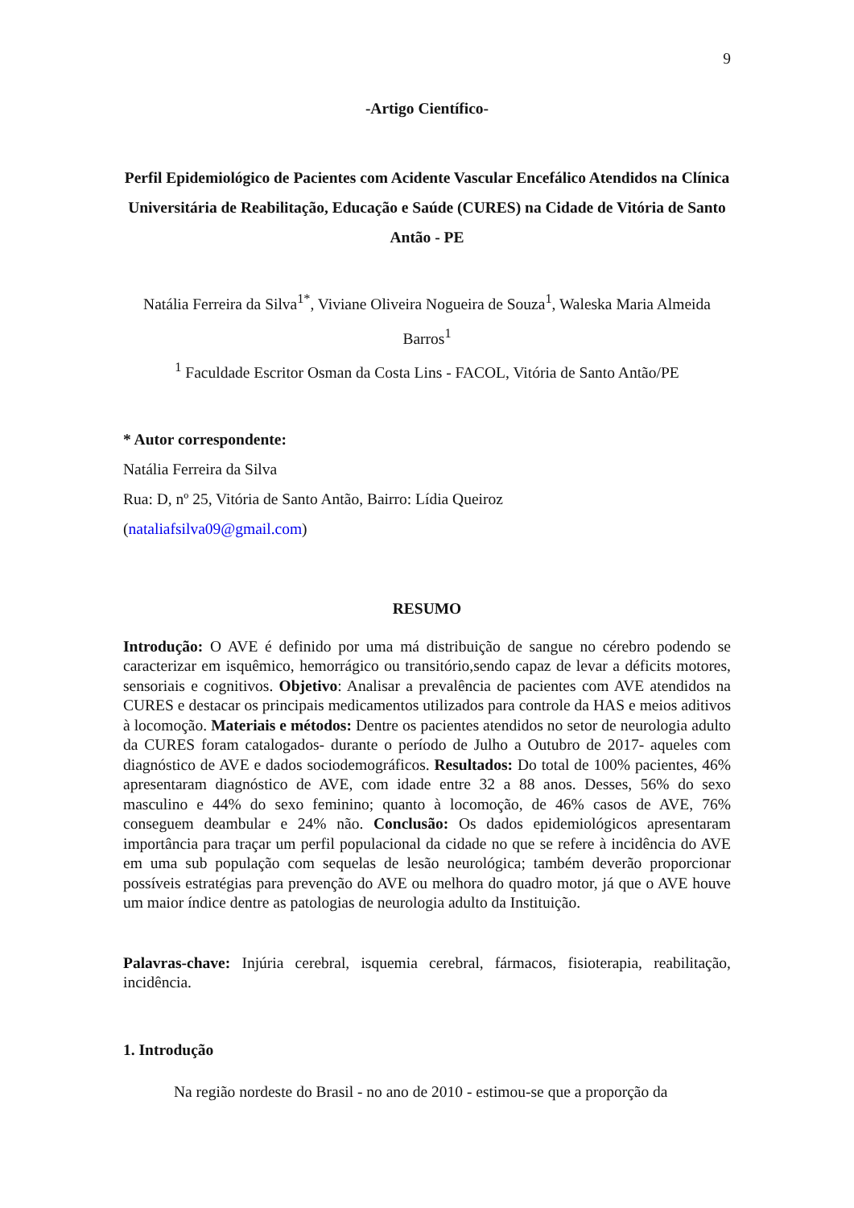9
-Artigo Científico-
Perfil Epidemiológico de Pacientes com Acidente Vascular Encefálico Atendidos na Clínica Universitária de Reabilitação, Educação e Saúde (CURES) na Cidade de Vitória de Santo Antão - PE
Natália Ferreira da Silva<sup>1*</sup>, Viviane Oliveira Nogueira de Souza<sup>1</sup>, Waleska Maria Almeida Barros<sup>1</sup>
<sup>1</sup> Faculdade Escritor Osman da Costa Lins - FACOL, Vitória de Santo Antão/PE
* Autor correspondente:
Natália Ferreira da Silva
Rua: D, nº 25, Vitória de Santo Antão, Bairro: Lídia Queiroz
(nataliafsilva09@gmail.com)
RESUMO
Introdução: O AVE é definido por uma má distribuição de sangue no cérebro podendo se caracterizar em isquêmico, hemorrágico ou transitório,sendo capaz de levar a déficits motores, sensoriais e cognitivos. Objetivo: Analisar a prevalência de pacientes com AVE atendidos na CURES e destacar os principais medicamentos utilizados para controle da HAS e meios aditivos à locomoção. Materiais e métodos: Dentre os pacientes atendidos no setor de neurologia adulto da CURES foram catalogados- durante o período de Julho a Outubro de 2017- aqueles com diagnóstico de AVE e dados sociodemográficos. Resultados: Do total de 100% pacientes, 46% apresentaram diagnóstico de AVE, com idade entre 32 a 88 anos. Desses, 56% do sexo masculino e 44% do sexo feminino; quanto à locomoção, de 46% casos de AVE, 76% conseguem deambular e 24% não. Conclusão: Os dados epidemiológicos apresentaram importância para traçar um perfil populacional da cidade no que se refere à incidência do AVE em uma sub população com sequelas de lesão neurológica; também deverão proporcionar possíveis estratégias para prevenção do AVE ou melhora do quadro motor, já que o AVE houve um maior índice dentre as patologias de neurologia adulto da Instituição.
Palavras-chave: Injúria cerebral, isquemia cerebral, fármacos, fisioterapia, reabilitação, incidência.
1. Introdução
Na região nordeste do Brasil - no ano de 2010 - estimou-se que a proporção da